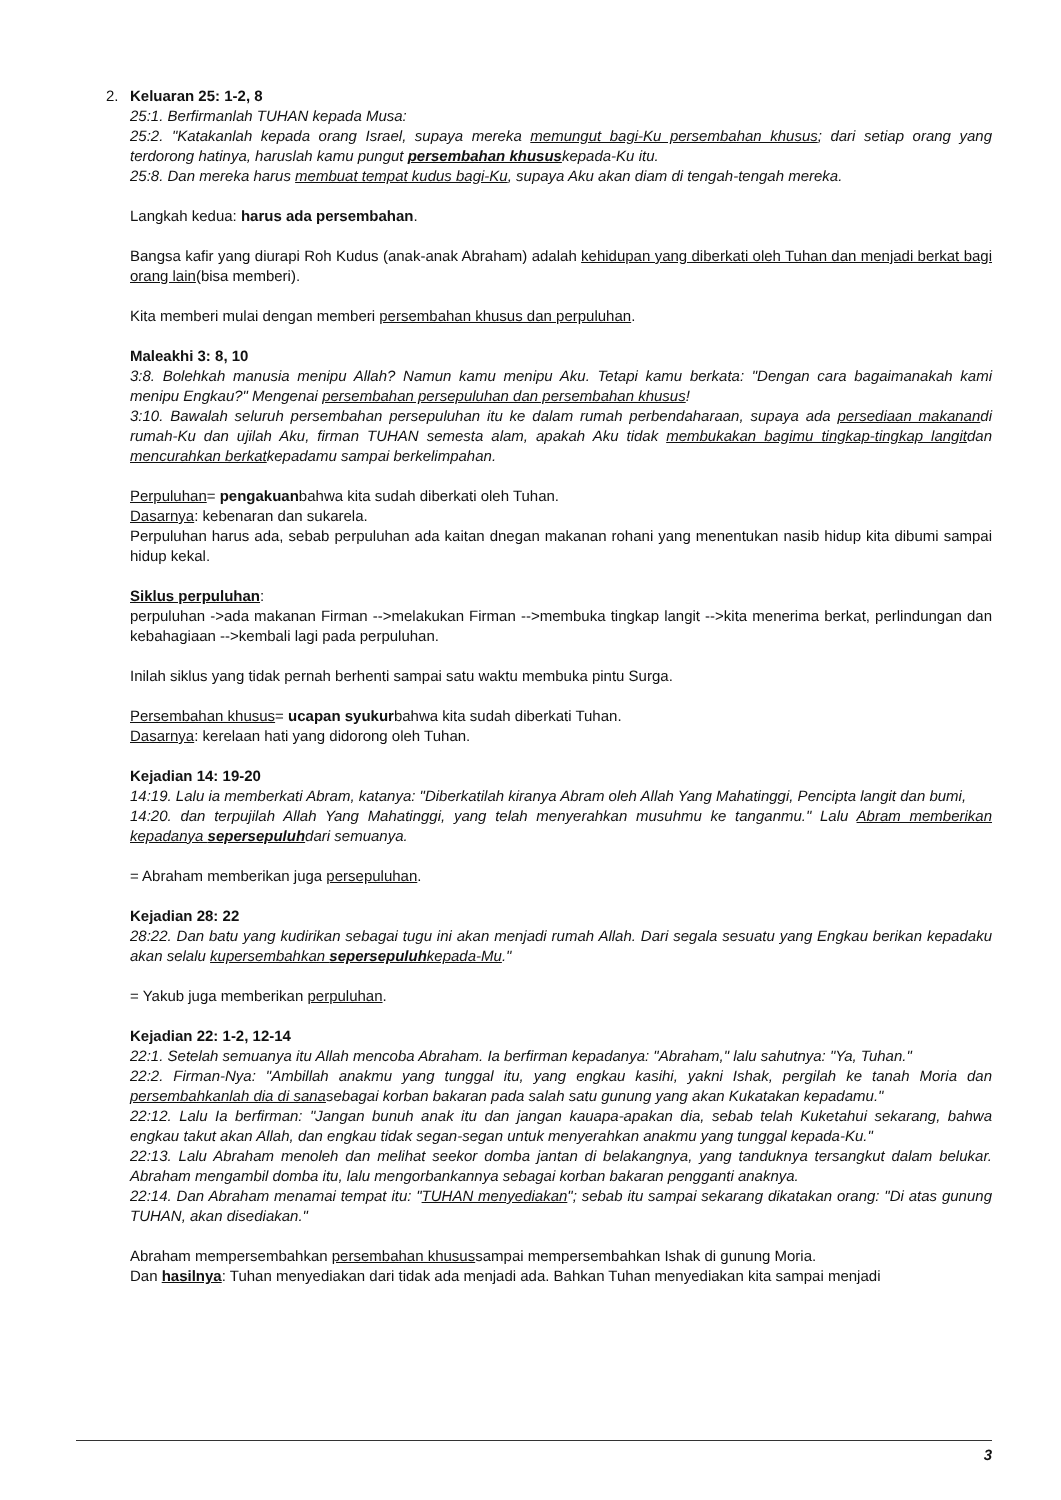2.
Keluaran 25: 1-2, 8
25:1. Berfirmanlah TUHAN kepada Musa:
25:2. "Katakanlah kepada orang Israel, supaya mereka memungut bagi-Ku persembahan khusus; dari setiap orang yang terdorong hatinya, haruslah kamu pungut persembahan khususkepada-Ku itu.
25:8. Dan mereka harus membuat tempat kudus bagi-Ku, supaya Aku akan diam di tengah-tengah mereka.
Langkah kedua: harus ada persembahan.
Bangsa kafir yang diurapi Roh Kudus (anak-anak Abraham) adalah kehidupan yang diberkati oleh Tuhan dan menjadi berkat bagi orang lain(bisa memberi).
Kita memberi mulai dengan memberi persembahan khusus dan perpuluhan.
Maleakhi 3: 8, 10
3:8. Bolehkah manusia menipu Allah? Namun kamu menipu Aku. Tetapi kamu berkata: "Dengan cara bagaimanakah kami menipu Engkau?" Mengenai persembahan persepuluhan dan persembahan khusus!
3:10. Bawalah seluruh persembahan persepuluhan itu ke dalam rumah perbendaharaan, supaya ada persediaan makanandi rumah-Ku dan ujilah Aku, firman TUHAN semesta alam, apakah Aku tidak membukakan bagimu tingkap-tingkap langitdan mencurahkan berkatkepadamu sampai berkelimpahan.
Perpuluhan= pengakuanbahwa kita sudah diberkati oleh Tuhan.
Dasarnya: kebenaran dan sukarela.
Perpuluhan harus ada, sebab perpuluhan ada kaitan dnegan makanan rohani yang menentukan nasib hidup kita dibumi sampai hidup kekal.
Siklus perpuluhan:
perpuluhan ->ada makanan Firman -->melakukan Firman -->membuka tingkap langit -->kita menerima berkat, perlindungan dan kebahagiaan -->kembali lagi pada perpuluhan.
Inilah siklus yang tidak pernah berhenti sampai satu waktu membuka pintu Surga.
Persembahan khusus= ucapan syukurbahwa kita sudah diberkati Tuhan.
Dasarnya: kerelaan hati yang didorong oleh Tuhan.
Kejadian 14: 19-20
14:19. Lalu ia memberkati Abram, katanya: "Diberkatilah kiranya Abram oleh Allah Yang Mahatinggi, Pencipta langit dan bumi,
14:20. dan terpujilah Allah Yang Mahatinggi, yang telah menyerahkan musuhmu ke tanganmu." Lalu Abram memberikan kepadanya sepersepuluhdari semuanya.
= Abraham memberikan juga persepuluhan.
Kejadian 28: 22
28:22. Dan batu yang kudirikan sebagai tugu ini akan menjadi rumah Allah. Dari segala sesuatu yang Engkau berikan kepadaku akan selalu kupersembahkan sepersepuluhkepada-Mu."
= Yakub juga memberikan perpuluhan.
Kejadian 22: 1-2, 12-14
22:1. Setelah semuanya itu Allah mencoba Abraham. Ia berfirman kepadanya: "Abraham," lalu sahutnya: "Ya, Tuhan."
22:2. Firman-Nya: "Ambillah anakmu yang tunggal itu, yang engkau kasihi, yakni Ishak, pergilah ke tanah Moria dan persembahkanlah dia di sanasebagai korban bakaran pada salah satu gunung yang akan Kukatakan kepadamu."
22:12. Lalu Ia berfirman: "Jangan bunuh anak itu dan jangan kauapa-apakan dia, sebab telah Kuketahui sekarang, bahwa engkau takut akan Allah, dan engkau tidak segan-segan untuk menyerahkan anakmu yang tunggal kepada-Ku."
22:13. Lalu Abraham menoleh dan melihat seekor domba jantan di belakangnya, yang tanduknya tersangkut dalam belukar. Abraham mengambil domba itu, lalu mengorbankannya sebagai korban bakaran pengganti anaknya.
22:14. Dan Abraham menamai tempat itu: "TUHAN menyediakan"; sebab itu sampai sekarang dikatakan orang: "Di atas gunung TUHAN, akan disediakan."
Abraham mempersembahkan persembahan khusussampai mempersembahkan Ishak di gunung Moria.
Dan hasilnya: Tuhan menyediakan dari tidak ada menjadi ada. Bahkan Tuhan menyediakan kita sampai menjadi
3